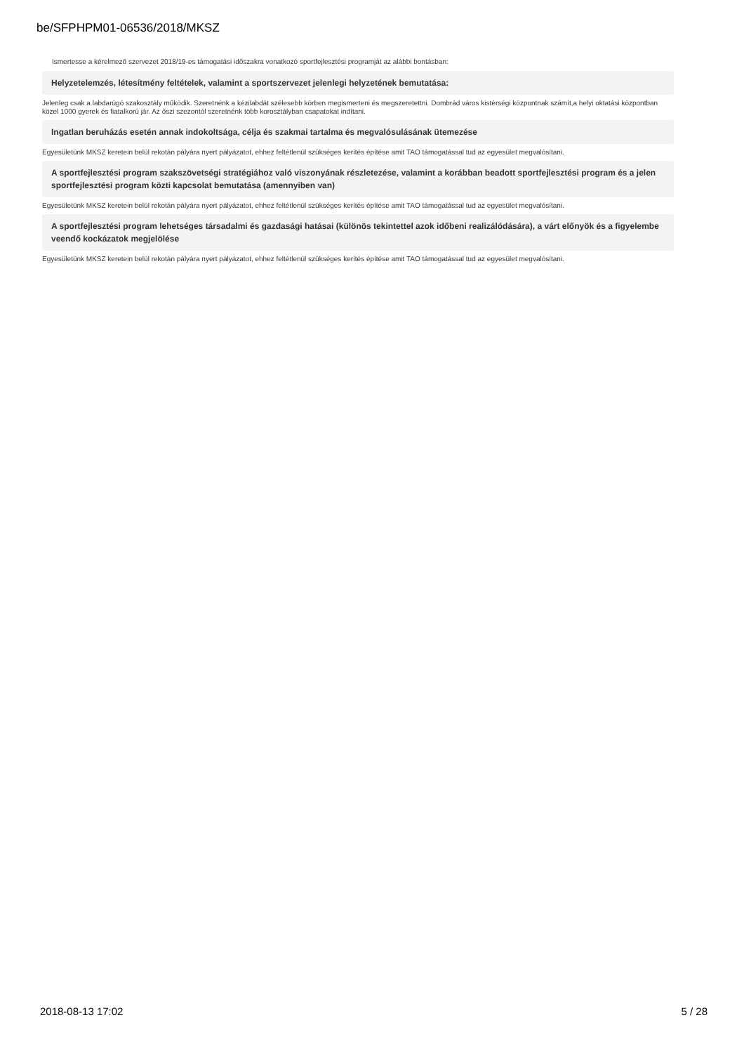be/SFPHPM01-06536/2018/MKSZ
Ismertesse a kérelmező szervezet 2018/19-es támogatási időszakra vonatkozó sportfejlesztési programját az alábbi bontásban:
Helyzetelemzés, létesítmény feltételek, valamint a sportszervezet jelenlegi helyzetének bemutatása:
Jelenleg csak a labdarúgó szakosztály működik. Szeretnénk a kézilabdát szélesebb körben megismerteni és megszeretettni. Dombrád város kistérségi központnak számít,a helyi oktatási központban közel 1000 gyerek és fiatalkorú jár. Az őszi szezontól szeretnénk több korosztályban csapatokat indítani.
Ingatlan beruházás esetén annak indokoltsága, célja és szakmai tartalma és megvalósulásának ütemezése
Egyesületünk MKSZ keretein belül rekotán pályára nyert pályázatot, ehhez feltétlenül szükséges kerítés építése amit TAO támogatással tud az egyesület megvalósítani.
A sportfejlesztési program szakszövetségi stratégiához való viszonyának részletezése, valamint a korábban beadott sportfejlesztési program és a jelen sportfejlesztési program közti kapcsolat bemutatása (amennyiben van)
Egyesületünk MKSZ keretein belül rekotán pályára nyert pályázatot, ehhez feltétlenül szükséges kerítés építése amit TAO támogatással tud az egyesület megvalósítani.
A sportfejlesztési program lehetséges társadalmi és gazdasági hatásai (különös tekintettel azok időbeni realizálódására), a várt előnyök és a figyelembe veendő kockázatok megjelölése
Egyesületünk MKSZ keretein belül rekotán pályára nyert pályázatot, ehhez feltétlenül szükséges kerítés építése amit TAO támogatással tud az egyesület megvalósítani.
2018-08-13 17:02 5 / 28